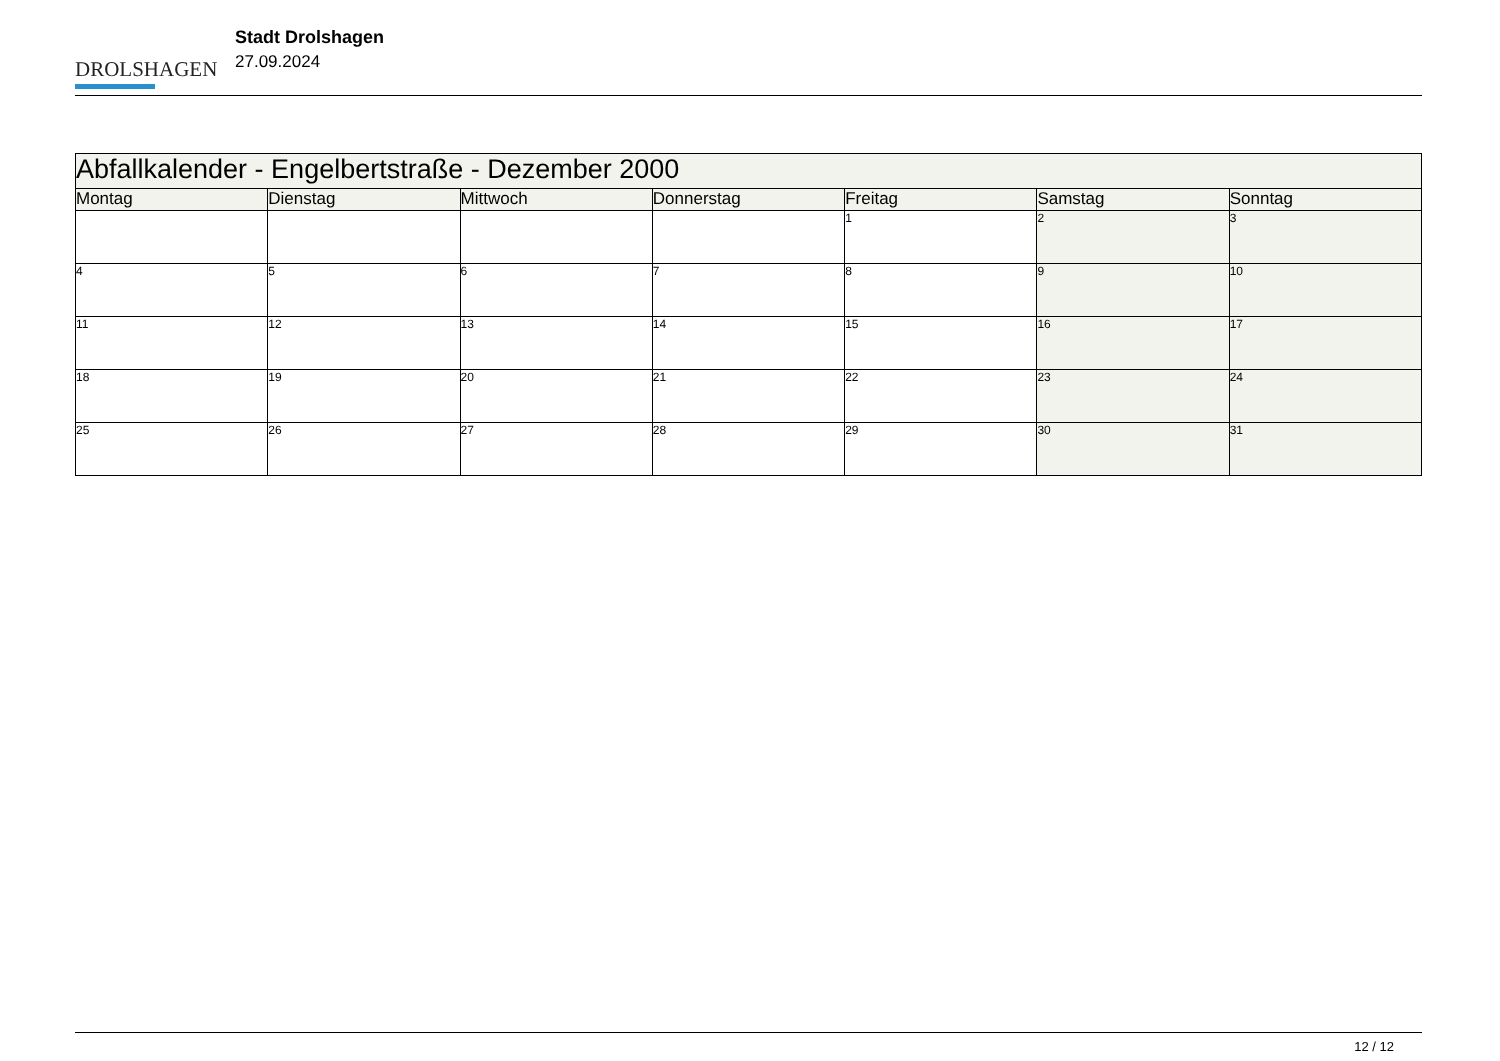DROLSHAGEN
Stadt Drolshagen
27.09.2024
| Abfallkalender - Engelbertstraße - Dezember 2000 | | | | | | |
| --- | --- | --- | --- | --- | --- | --- |
| Montag | Dienstag | Mittwoch | Donnerstag | Freitag | Samstag | Sonntag |
| | | | | 1 | 2 | 3 |
| 4 | 5 | 6 | 7 | 8 | 9 | 10 |
| 11 | 12 | 13 | 14 | 15 | 16 | 17 |
| 18 | 19 | 20 | 21 | 22 | 23 | 24 |
| 25 | 26 | 27 | 28 | 29 | 30 | 31 |
12 / 12